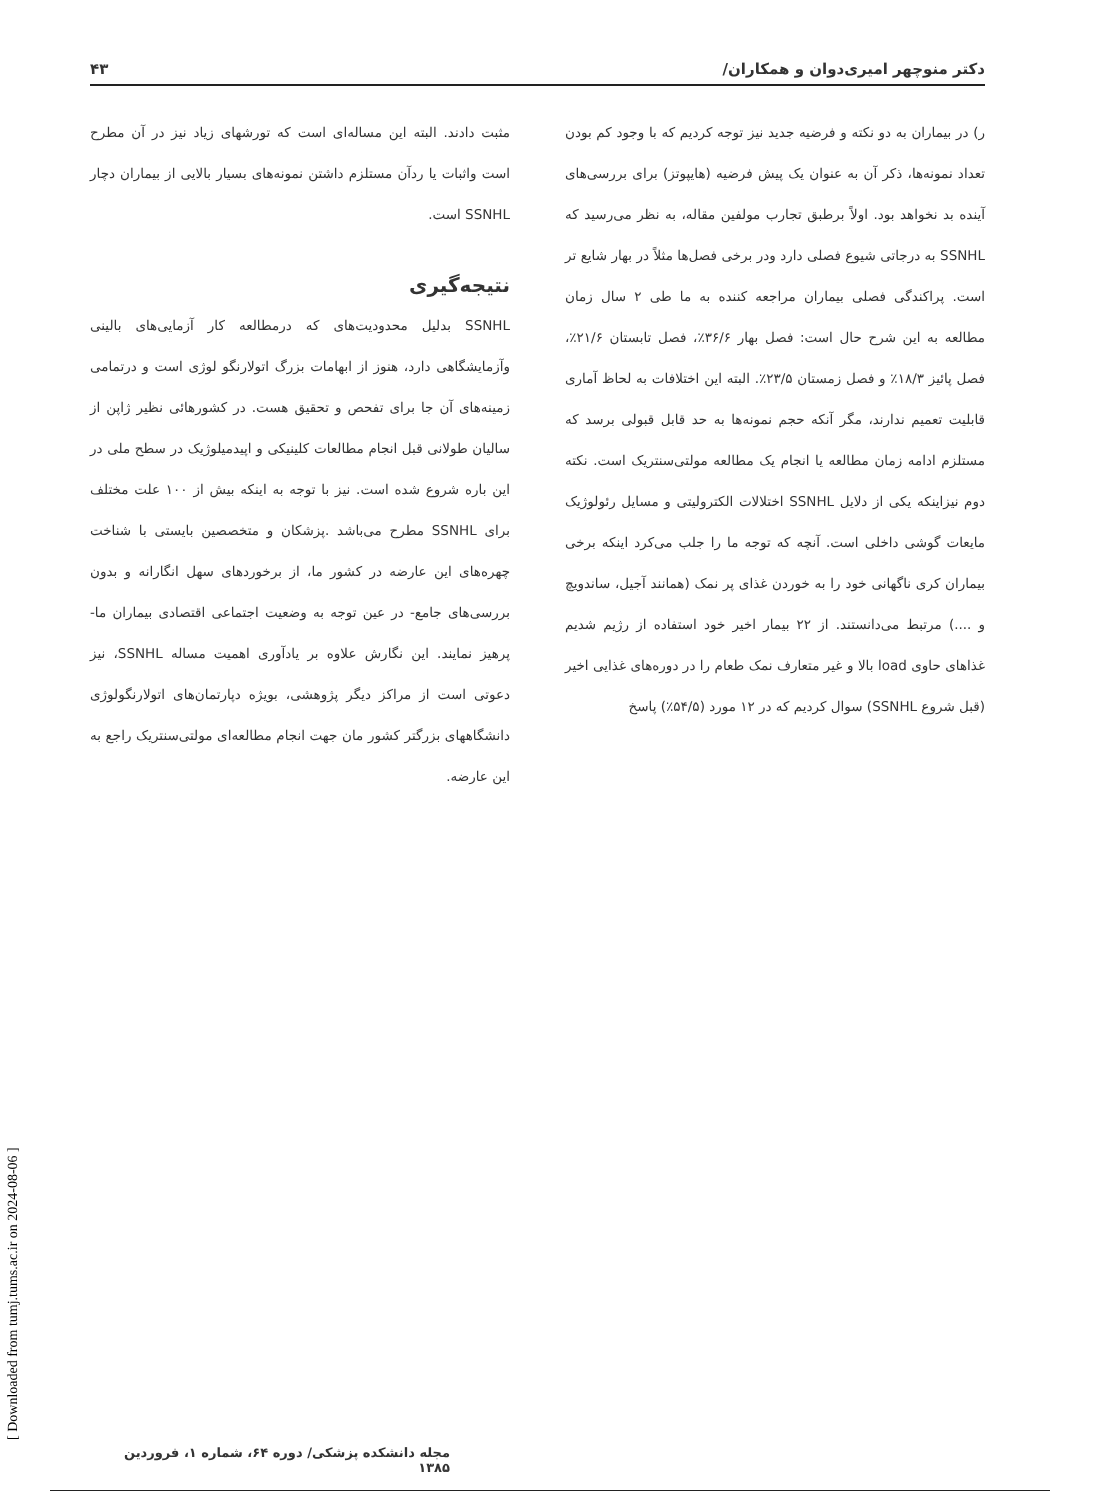دکتر منوچهر امیری‌دوان و همکاران/ ۴۳
ر) در بیماران به دو نکته و فرضیه جدید نیز توجه کردیم که با وجود کم بودن تعداد نمونه‌ها، ذکر آن به عنوان یک پیش فرضیه (هایپوتز) برای بررسی‌های آینده بد نخواهد بود. اولاً برطبق تجارب مولفین مقاله، به نظر می‌رسید که SSNHL به درجاتی شیوع فصلی دارد ودر برخی فصل‌ها مثلاً در بهار شایع تر است. پراکندگی فصلی بیماران مراجعه کننده به ما طی ۲ سال زمان مطالعه به این شرح حال است: فصل بهار ۳۶/۶٪، فصل تابستان ۲۱/۶٪، فصل پائیز ۱۸/۳٪ و فصل زمستان ۲۳/۵٪. البته این اختلافات به لحاظ آماری قابلیت تعمیم ندارند، مگر آنکه حجم نمونه‌ها به حد قابل قبولی برسد که مستلزم ادامه زمان مطالعه یا انجام یک مطالعه مولتی‌سنتریک است. نکته دوم نیزاینکه یکی از دلایل SSNHL اختلالات الکترولیتی و مسایل رئولوژیک مایعات گوشی داخلی است. آنچه که توجه ما را جلب می‌کرد اینکه برخی بیماران کری ناگهانی خود را به خوردن غذای پر نمک (همانند آجیل، ساندویچ و ....) مرتبط می‌دانستند. از ۲۲ بیمار اخیر خود استفاده از رژیم شدیم غذاهای حاوی load بالا و غیر متعارف نمک طعام را در دوره‌های غذایی اخیر (قبل شروع SSNHL) سوال کردیم که در ۱۲ مورد (۵۴/۵٪) پاسخ
مثبت دادند. البته این مساله‌ای است که تورشهای زیاد نیز در آن مطرح است واثبات یا ردآن مستلزم داشتن نمونه‌های بسیار بالایی از بیماران دچار SSNHL است.
نتیجه‌گیری
SSNHL بدلیل محدودیت‌های که درمطالعه کار آزمایی‌های بالینی وآزمایشگاهی دارد، هنوز از ابهامات بزرگ اتولارنگو لوژی است و درتمامی زمینه‌های آن جا برای تفحص و تحقیق هست. در کشورهائی نظیر ژاپن از سالیان طولانی قبل انجام مطالعات کلینیکی و اپیدمیلوژیک در سطح ملی در این باره شروع شده است. نیز با توجه به اینکه بیش از ۱۰۰ علت مختلف برای SSNHL مطرح می‌باشد .پزشکان و متخصصین بایستی با شناخت چهره‌های این عارضه در کشور ما، از برخوردهای سهل انگارانه و بدون بررسی‌های جامع- در عین توجه به وضعیت اجتماعی اقتصادی بیماران ما- پرهیز نمایند. این نگارش علاوه بر یادآوری اهمیت مساله SSNHL، نیز دعوتی است از مراکز دیگر پژوهشی، بویژه دپارتمان‌های اتولارنگولوژی دانشگاههای بزرگتر کشور مان جهت انجام مطالعه‌ای مولتی‌سنتریک راجع به این عارضه.
[ Downloaded from tumj.tums.ac.ir on 2024-08-06 ]
مجله دانشکده پزشکی/ دوره ۶۴، شماره ۱، فروردین ۱۳۸۵